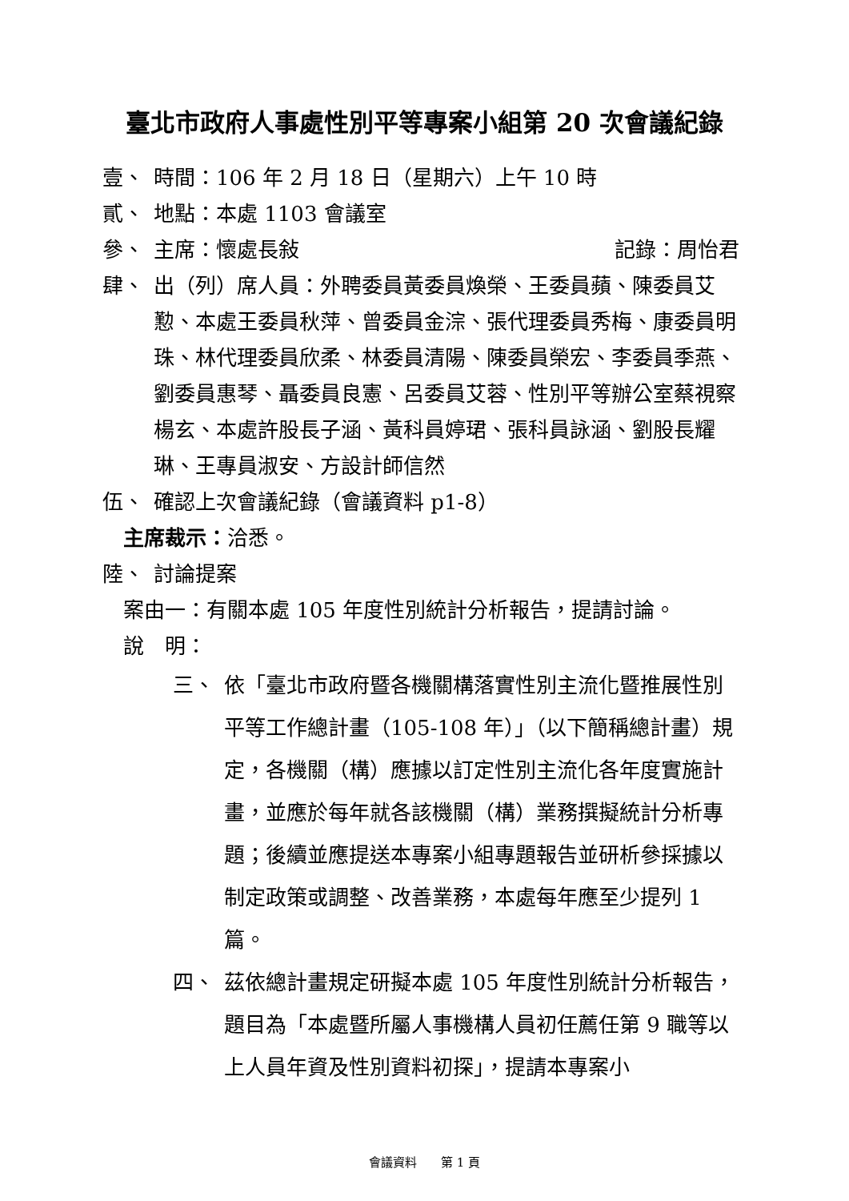臺北市政府人事處性別平等專案小組第 20 次會議紀錄
壹、 時間：106 年 2 月 18 日（星期六）上午 10 時
貳、 地點：本處 1103 會議室
參、 主席：懷處長敍 記錄：周怡君
肆、 出（列）席人員：外聘委員黃委員煥榮、王委員蘋、陳委員艾懃、本處王委員秋萍、曾委員金淙、張代理委員秀梅、康委員明珠、林代理委員欣柔、林委員清陽、陳委員榮宏、李委員季燕、劉委員惠琴、聶委員良憲、呂委員艾蓉、性別平等辦公室蔡視察楊玄、本處許股長子涵、黃科員婷珺、張科員詠涵、劉股長耀琳、王專員淑安、方設計師信然
伍、 確認上次會議紀錄（會議資料 p1-8）
主席裁示：洽悉。
陸、 討論提案
案由一：有關本處 105 年度性別統計分析報告，提請討論。
說　明：
三、 依「臺北市政府暨各機關構落實性別主流化暨推展性別平等工作總計畫（105-108 年）」（以下簡稱總計畫）規定，各機關（構）應據以訂定性別主流化各年度實施計畫，並應於每年就各該機關（構）業務撰擬統計分析專題；後續並應提送本專案小組專題報告並研析參採據以制定政策或調整、改善業務，本處每年應至少提列 1 篇。
四、 茲依總計畫規定研擬本處 105 年度性別統計分析報告，題目為「本處暨所屬人事機構人員初任薦任第 9 職等以上人員年資及性別資料初探」，提請本專案小
會議資料　　第 1 頁